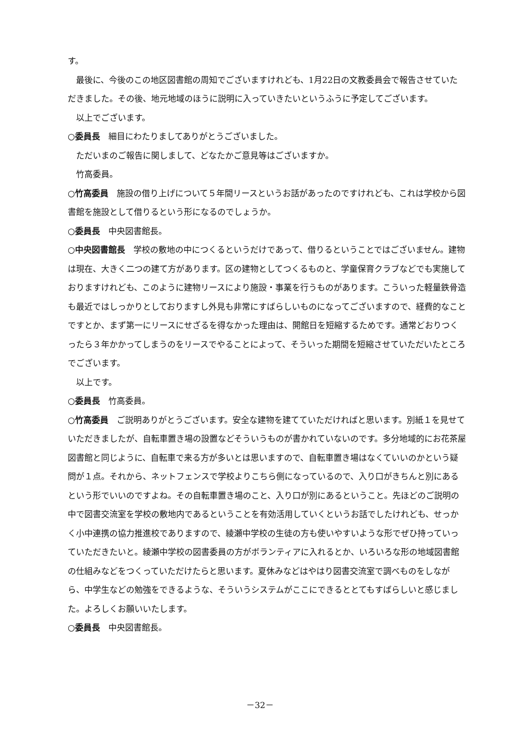す。
最後に、今後のこの地区図書館の周知でございますけれども、1月22日の文教委員会で報告させていただきました。その後、地元地域のほうに説明に入っていきたいというふうに予定してございます。
以上でございます。
○委員長　細目にわたりましてありがとうございました。
ただいまのご報告に関しまして、どなたかご意見等はございますか。
竹高委員。
○竹高委員　施設の借り上げについて５年間リースというお話があったのですけれども、これは学校から図書館を施設として借りるという形になるのでしょうか。
○委員長　中央図書館長。
○中央図書館長　学校の敷地の中につくるというだけであって、借りるということではございません。建物は現在、大きく二つの建て方があります。区の建物としてつくるものと、学童保育クラブなどでも実施しておりますけれども、このように建物リースにより施設・事業を行うものがあります。こういった軽量鉄骨造も最近ではしっかりとしておりますし外見も非常にすばらしいものになってございますので、経費的なことですとか、まず第一にリースにせざるを得なかった理由は、開館日を短縮するためです。通常どおりつくったら３年かかってしまうのをリースでやることによって、そういった期間を短縮させていただいたところでございます。
以上です。
○委員長　竹高委員。
○竹高委員　ご説明ありがとうございます。安全な建物を建てていただければと思います。別紙１を見せていただきましたが、自転車置き場の設置などそういうものが書かれていないのです。多分地域的にお花茶屋図書館と同じように、自転車で来る方が多いとは思いますので、自転車置き場はなくていいのかという疑問が１点。それから、ネットフェンスで学校よりこちら側になっているので、入り口がきちんと別にあるという形でいいのですよね。その自転車置き場のこと、入り口が別にあるということ。先ほどのご説明の中で図書交流室を学校の敷地内であるということを有効活用していくというお話でしたけれども、せっかく小中連携の協力推進校でありますので、綾瀬中学校の生徒の方も使いやすいような形でぜひ持っていっていただきたいと。綾瀬中学校の図書委員の方がボランティアに入れるとか、いろいろな形の地域図書館の仕組みなどをつくっていただけたらと思います。夏休みなどはやはり図書交流室で調べものをしながら、中学生などの勉強をできるような、そういうシステムがここにできるととてもすばらしいと感じました。よろしくお願いいたします。
○委員長　中央図書館長。
－32－